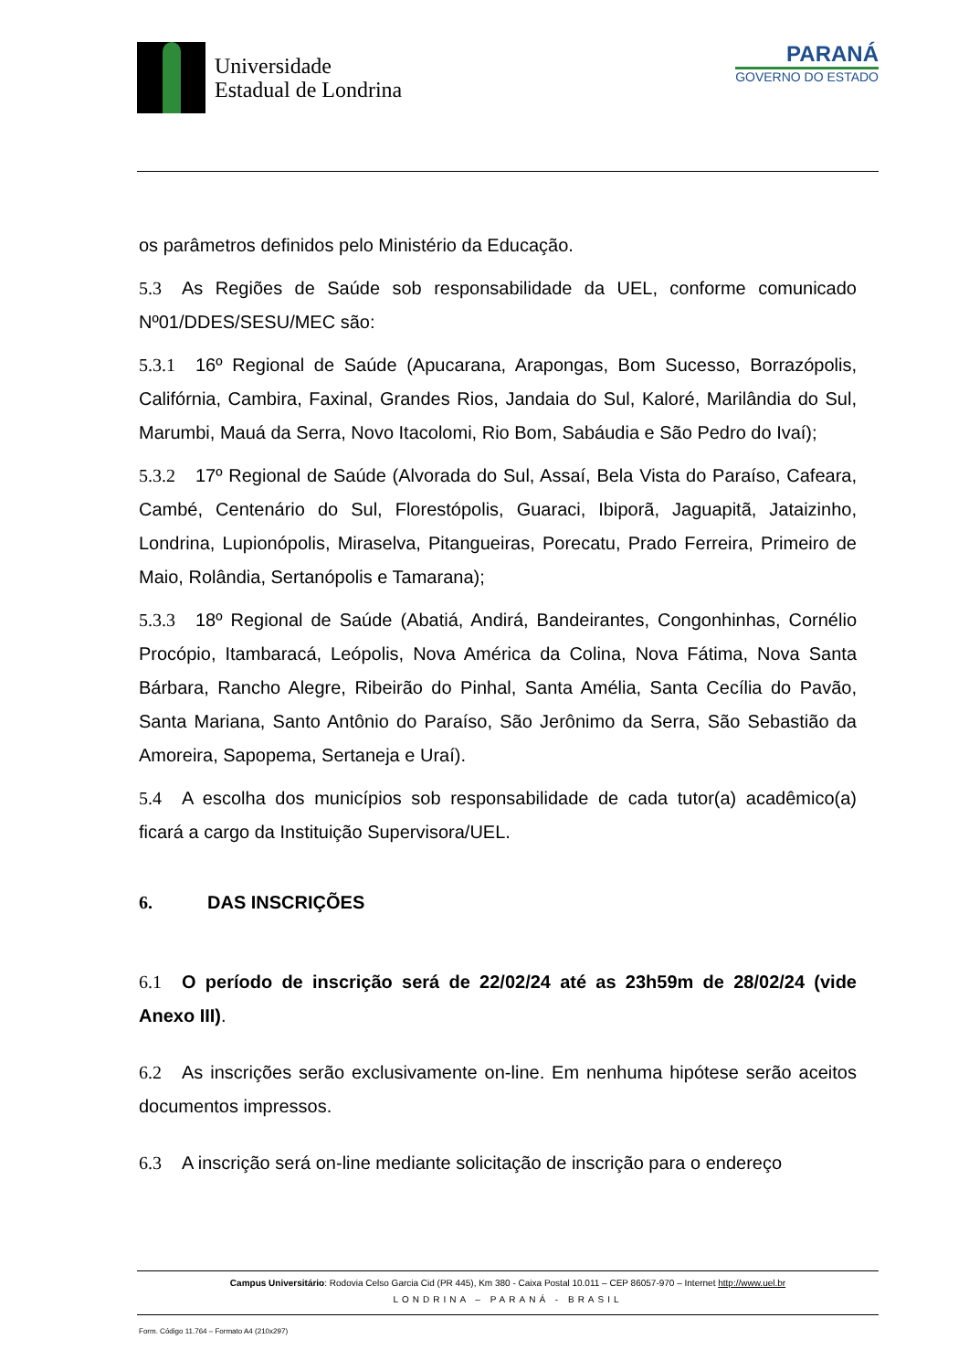Universidade
Estadual de Londrina
PARANÁ
GOVERNO DO ESTADO
os parâmetros definidos pelo Ministério da Educação.
5.3 As Regiões de Saúde sob responsabilidade da UEL, conforme comunicado Nº01/DDES/SESU/MEC são:
5.3.1 16º Regional de Saúde (Apucarana, Arapongas, Bom Sucesso, Borrazópolis, Califórnia, Cambira, Faxinal, Grandes Rios, Jandaia do Sul, Kaloré, Marilândia do Sul, Marumbi, Mauá da Serra, Novo Itacolomi, Rio Bom, Sabáudia e São Pedro do Ivaí);
5.3.2 17º Regional de Saúde (Alvorada do Sul, Assaí, Bela Vista do Paraíso, Cafeara, Cambé, Centenário do Sul, Florestópolis, Guaraci, Ibiporã, Jaguapitã, Jataizinho, Londrina, Lupionópolis, Miraselva, Pitangueiras, Porecatu, Prado Ferreira, Primeiro de Maio, Rolândia, Sertanópolis e Tamarana);
5.3.3 18º Regional de Saúde (Abatiá, Andirá, Bandeirantes, Congonhinhas, Cornélio Procópio, Itambaracá, Leópolis, Nova América da Colina, Nova Fátima, Nova Santa Bárbara, Rancho Alegre, Ribeirão do Pinhal, Santa Amélia, Santa Cecília do Pavão, Santa Mariana, Santo Antônio do Paraíso, São Jerônimo da Serra, São Sebastião da Amoreira, Sapopema, Sertaneja e Uraí).
5.4 A escolha dos municípios sob responsabilidade de cada tutor(a) acadêmico(a) ficará a cargo da Instituição Supervisora/UEL.
6. DAS INSCRIÇÕES
6.1 O período de inscrição será de 22/02/24 até as 23h59m de 28/02/24 (vide Anexo III).
6.2 As inscrições serão exclusivamente on-line. Em nenhuma hipótese serão aceitos documentos impressos.
6.3 A inscrição será on-line mediante solicitação de inscrição para o endereço
Campus Universitário: Rodovia Celso Garcia Cid (PR 445), Km 380 - Caixa Postal 10.011 – CEP 86057-970 – Internet http://www.uel.br
LONDRINA – PARANÁ - BRASIL
Form. Código 11.764 – Formato A4 (210x297)